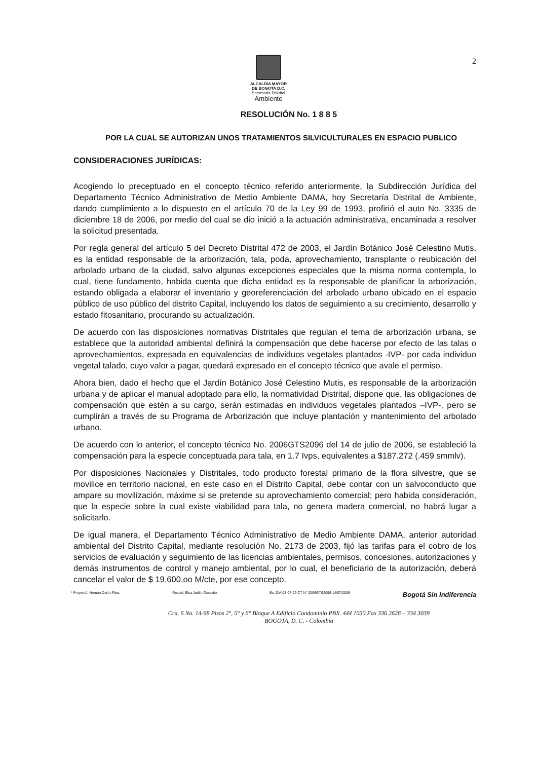2
ALCALDIA MAYOR
DE BOGOTA D.C.
Secretaría Distrital
Ambiente
RESOLUCIÓN No. 1 8 8 5
POR LA CUAL SE AUTORIZAN UNOS TRATAMIENTOS SILVICULTURALES EN ESPACIO PUBLICO
CONSIDERACIONES JURÍDICAS:
Acogiendo lo preceptuado en el concepto técnico referido anteriormente, la Subdirección Jurídica del Departamento Técnico Administrativo de Medio Ambiente DAMA, hoy Secretaría Distrital de Ambiente, dando cumplimiento a lo dispuesto en el artículo 70 de la Ley 99 de 1993, profirió el auto No. 3335 de diciembre 18 de 2006, por medio del cual se dio inició a la actuación administrativa, encaminada a resolver la solicitud presentada.
Por regla general del artículo 5 del Decreto Distrital 472 de 2003, el Jardín Botánico José Celestino Mutis, es la entidad responsable de la arborización, tala, poda, aprovechamiento, transplante o reubicación del arbolado urbano de la ciudad, salvo algunas excepciones especiales que la misma norma contempla, lo cual, tiene fundamento, habida cuenta que dicha entidad es la responsable de planificar la arborización, estando obligada a elaborar el inventario y georeferenciación del arbolado urbano ubicado en el espacio público de uso público del distrito Capital, incluyendo los datos de seguimiento a su crecimiento, desarrollo y estado fitosanitario, procurando su actualización.
De acuerdo con las disposiciones normativas Distritales que regulan el tema de arborización urbana, se establece que la autoridad ambiental definirá la compensación que debe hacerse por efecto de las talas o aprovechamientos, expresada en equivalencias de individuos vegetales plantados -IVP- por cada individuo vegetal talado, cuyo valor a pagar, quedará expresado en el concepto técnico que avale el permiso.
Ahora bien, dado el hecho que el Jardín Botánico José Celestino Mutis, es responsable de la arborización urbana y de aplicar el manual adoptado para ello, la normatividad Distrital, dispone que, las obligaciones de compensación que estén a su cargo, serán estimadas en individuos vegetales plantados –IVP-, pero se cumplirán a través de su Programa de Arborización que incluye plantación y mantenimiento del arbolado urbano.
De acuerdo con lo anterior, el concepto técnico No. 2006GTS2096 del 14 de julio de 2006, se estableció la compensación para la especie conceptuada para tala, en 1.7 Ivps, equivalentes a $187.272 (.459 smmlv).
Por disposiciones Nacionales y Distritales, todo producto forestal primario de la flora silvestre, que se movilice en territorio nacional, en este caso en el Distrito Capital, debe contar con un salvoconducto que ampare su movilización, máxime si se pretende su aprovechamiento comercial; pero habida consideración, que la especie sobre la cual existe viabilidad para tala, no genera madera comercial, no habrá lugar a solicitarlo.
De igual manera, el Departamento Técnico Administrativo de Medio Ambiente DAMA, anterior autoridad ambiental del Distrito Capital, mediante resolución No. 2173 de 2003, fijó las tarifas para el cobro de los servicios de evaluación y seguimiento de las licencias ambientales, permisos, concesiones, autorizaciones y demás instrumentos de control y manejo ambiental, por lo cual, el beneficiario de la autorización, deberá cancelar el valor de $ 19.600,oo M/cte, por ese concepto.
* Proyectó: Hernán Darío Páez Revisó: Elsa Judith Garavito Ex. DM-03-07-22 CT N° 2006GTS2096 14/07/2006 Bogotá Sin Indiferencia
Cra. 6 No. 14-98 Pisos 2°, 5° y 6° Bloque A Edificio Condominio PBX. 444 1030 Fax 336 2628 – 334 3039
BOGOTA, D. C. - Colombia